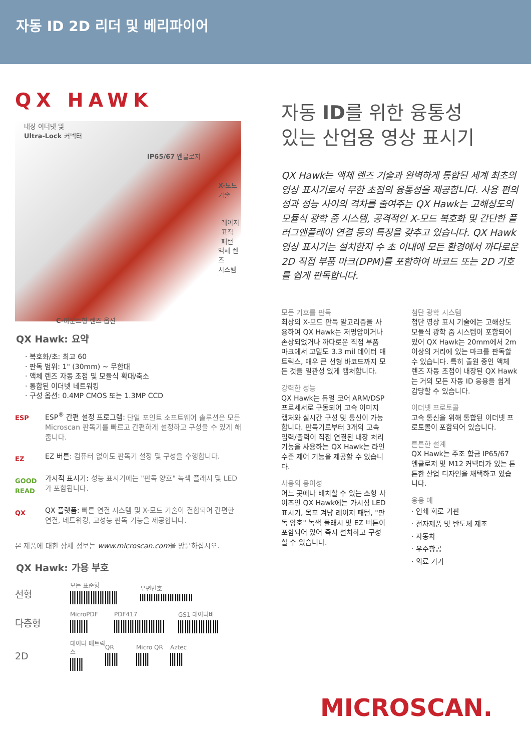자동 ID 2D 리더 및 베리파이어
QX HAWK
내장 이더넷 및
Ultra-Lock 커넥터
IP65/67 엔클로저
X-모드
기술
레이저 표적
패턴
액체 렌즈
시스템
C-마운트형 렌즈 옵션
QX Hawk: 요약
· 복호화/초: 최고 60
· 판독 범위: 1" (30mm) ~ 무한대
· 액체 렌즈 자동 초점 및 모듈식 확대/축소
· 통합된 이더넷 네트워킹
· 구성 옵션: 0.4MP CMOS 또는 1.3MP CCD
ESP
ESP<sup>®</sup> 간편 설정 프로그램: 단일 포인트 소프트웨어 솔루션은 모든 Microscan 판독기를 빠르고 간편하게 설정하고 구성을 수 있게 해줍니다.
EZ
EZ 버튼: 컴퓨터 없이도 판독기 설정 및 구성을 수행합니다.
GOOD READ
가시적 표시기: 성능 표시기에는 "판독 양호" 녹색 플래시 및 LED가 포함됩니다.
QX
QX 플랫폼: 빠른 연결 시스템 및 X-모드 기술이 결합되어 간편한 연결, 네트워킹, 고성능 판독 기능을 제공합니다.
본 제품에 대한 상세 정보는 www.microscan.com을 방문하십시오.
QX Hawk: 가용 부호
선형
모든 표준형
우편번호
다층형
MicroPDF
PDF417
GS1 데이터바
2D
데이터 매트릭스
QR
Micro QR
Aztec
자동 ID를 위한 융통성
있는 산업용 영상 표시기
QX Hawk는 액체 렌즈 기술과 완벽하게 통합된 세계 최초의 영상 표시기로서 무한 초점의 융통성을 제공합니다. 사용 편의성과 성능 사이의 격차를 줄여주는 QX Hawk는 고해상도의 모듈식 광학 줌 시스템, 공격적인 X-모드 복호화 및 간단한 플러그앤플레이 연결 등의 특징을 갖추고 있습니다. QX Hawk 영상 표시기는 설치한지 수 초 이내에 모든 환경에서 까다로운 2D 직접 부품 마크(DPM)를 포함하여 바코드 또는 2D 기호를 쉽게 판독합니다.
모든 기호를 판독
최상의 X-모드 판독 알고리즘을 사용하여 QX Hawk는 저명암이거나 손상되었거나 까다로운 직접 부품 마크에서 고밀도 3.3 mil 데이터 매트릭스, 매우 큰 선형 바코드까지 모든 것을 일관성 있게 캡처합니다.
강력한 성능
QX Hawk는 듀얼 코어 ARM/DSP 프로세서로 구동되어 고속 이미지 캡처와 실시간 구성 및 통신이 가능합니다. 판독기로부터 3개의 고속 입력/출력이 직접 연결된 내장 처리 기능을 사용하는 QX Hawk는 라인 수준 제어 기능을 제공할 수 있습니다.
사용의 용이성
어느 곳에나 배치할 수 있는 소형 사이즈인 QX Hawk에는 가시성 LED 표시기, 목표 겨냥 레이저 패턴, "판독 양호" 녹색 플래시 및 EZ 버튼이 포함되어 있어 즉시 설치하고 구성할 수 있습니다.
첨단 광학 시스템
첨단 영상 표시 기술에는 고해상도 모듈식 광학 줌 시스템이 포함되어 있어 QX Hawk는 20mm에서 2m 이상의 거리에 있는 마크를 판독할 수 있습니다. 특히 출원 중인 액체 렌즈 자동 초점이 내장된 QX Hawk는 거의 모든 자동 ID 응용을 쉽게 감당할 수 있습니다.
이더넷 프로토콜
고속 통신을 위해 통합된 이더넷 프로토콜이 포함되어 있습니다.
튼튼한 설계
QX Hawk는 주조 합금 IP65/67 엔클로저 및 M12 커넥터가 있는 튼튼한 산업 디자인을 채택하고 있습니다.
응용 예
· 인쇄 회로 기판
· 전자제품 및 반도체 제조
· 자동차
· 우주항공
· 의료 기기
MICROSCAN.